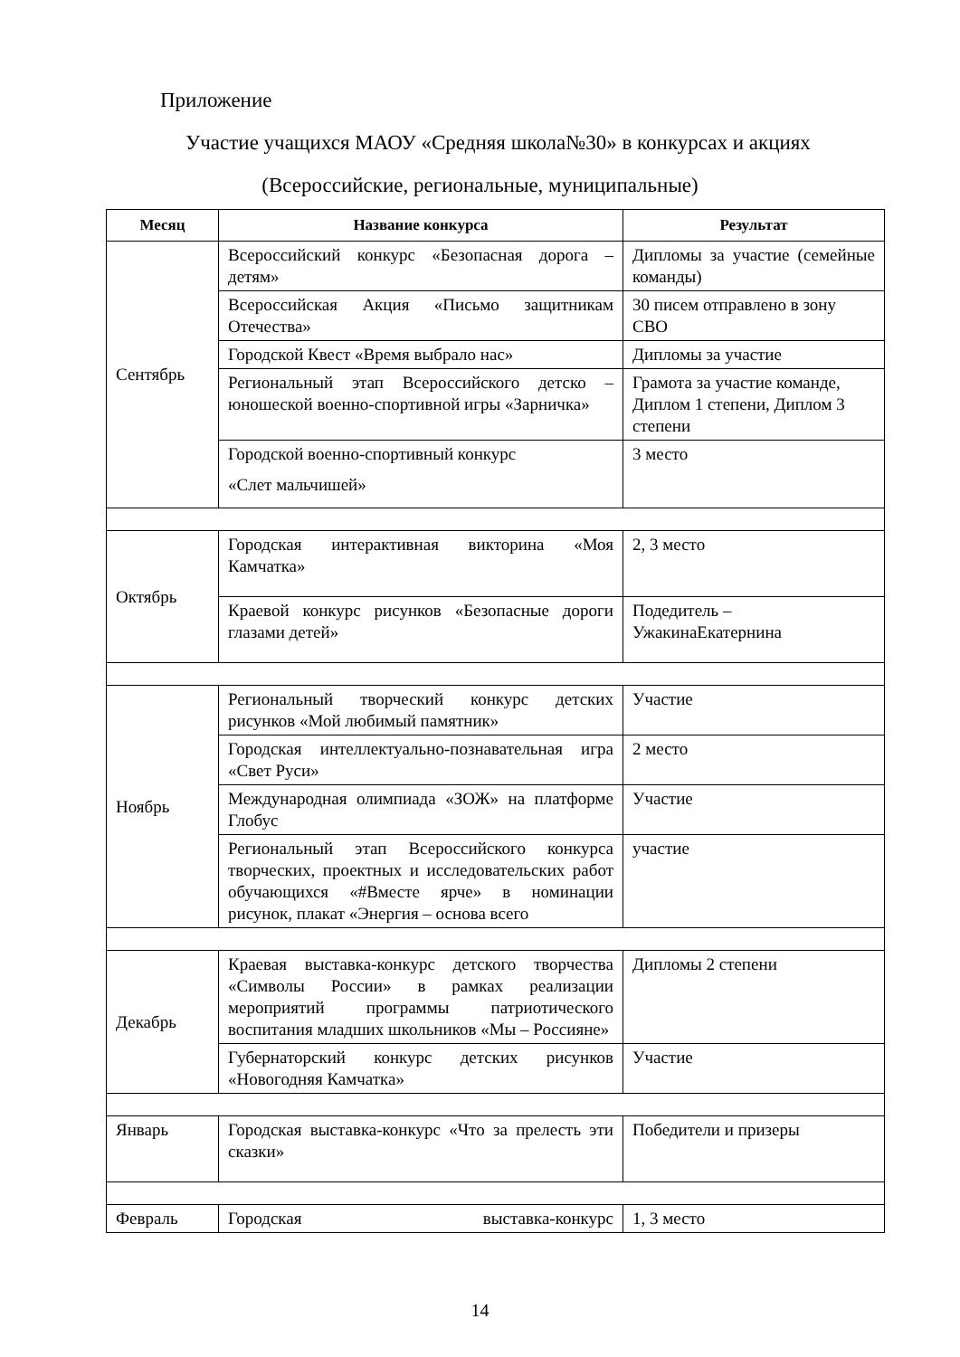Приложение
Участие учащихся МАОУ «Средняя школа№30» в конкурсах и акциях
(Всероссийские, региональные, муниципальные)
| Месяц | Название конкурса | Результат |
| --- | --- | --- |
| Сентябрь | Всероссийский конкурс «Безопасная дорога – детям» | Дипломы за участие (семейные команды) |
| | Всероссийская Акция «Письмо защитникам Отечества» | 30 писем отправлено в зону СВО |
| | Городской Квест «Время выбрало нас» | Дипломы за участие |
| | Региональный этап Всероссийского детско – юношеской военно-спортивной игры «Зарничка» | Грамота за участие команде, Диплом 1 степени, Диплом 3 степени |
| | Городской военно-спортивный конкурс «Слет мальчишей» | 3 место |
| Октябрь | Городская интерактивная викторина «Моя Камчатка» | 2, 3 место |
| | Краевой конкурс рисунков «Безопасные дороги глазами детей» | Подедитель – УжакинаЕкатернина |
| Ноябрь | Региональный творческий конкурс детских рисунков «Мой любимый памятник» | Участие |
| | Городская интеллектуально-познавательная игра «Свет Руси» | 2 место |
| | Международная олимпиада «ЗОЖ» на платформе Глобус | Участие |
| | Региональный этап Всероссийского конкурса творческих, проектных и исследовательских работ обучающихся «#Вместе ярче» в номинации рисунок, плакат «Энергия – основа всего | участие |
| Декабрь | Краевая выставка-конкурс детского творчества «Символы России» в рамках реализации мероприятий программы патриотического воспитания младших школьников «Мы – Россияне» | Дипломы 2 степени |
| | Губернаторский конкурс детских рисунков «Новогодняя Камчатка» | Участие |
| Январь | Городская выставка-конкурс «Что за прелесть эти сказки» | Победители и призеры |
| Февраль | Городская выставка-конкурс | 1, 3 место |
14